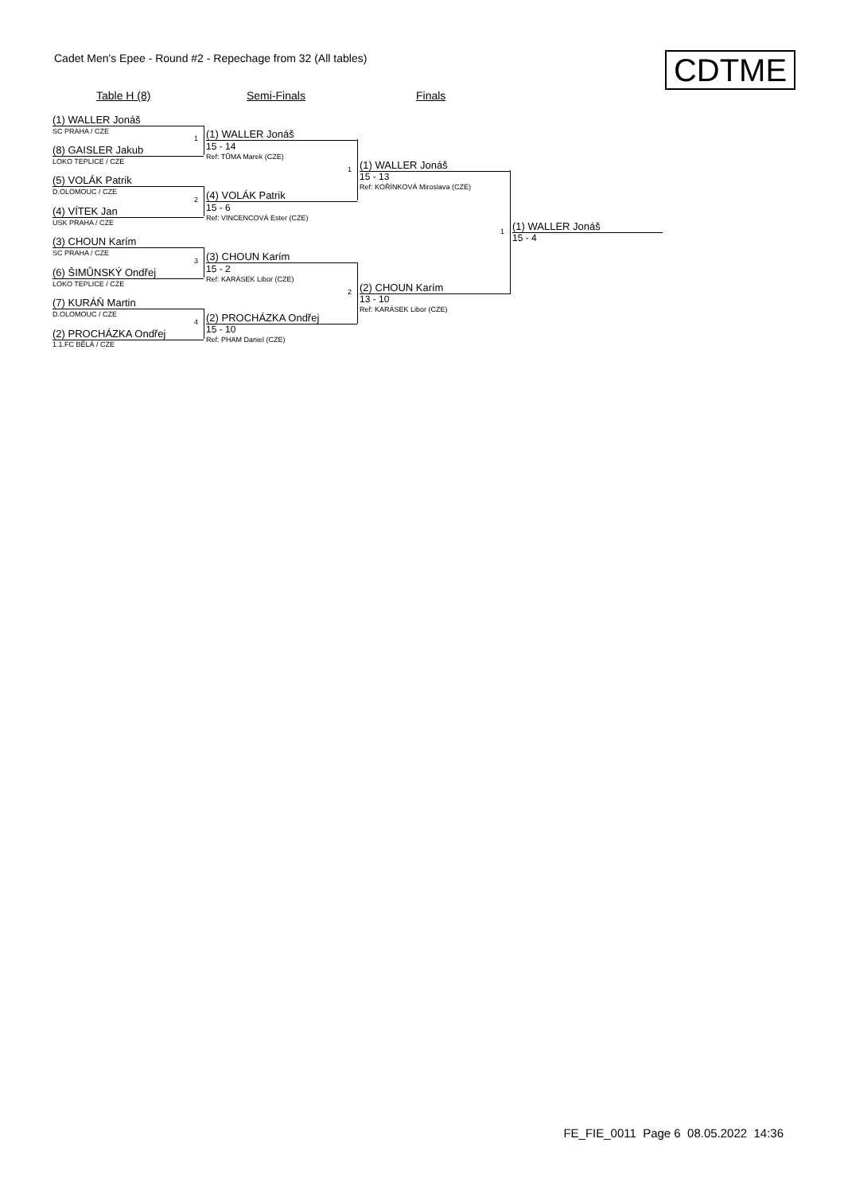Cadet Men's Epee - Round #2 - Repechage from 32 (All tables)
CDTME
Table H (8) Semi-Finals Finals
(1) WALLER Jonáš
SC PRAHA / CZE
(8) GAISLER Jakub
LOKO TEPLICE / CZE
(5) VOLÁK Patrik
D.OLOMOUC / CZE
(4) VÍTEK Jan
USK PRAHA / CZE
(3) CHOUN Karím
SC PRAHA / CZE
(6) ŠIMŮNSKÝ Ondřej
LOKO TEPLICE / CZE
(7) KURÁŇ Martin
D.OLOMOUC / CZE
(2) PROCHÁZKA Ondřej
1.1.FC BĚLÁ / CZE
1
2
3
4
(1) WALLER Jonáš
15 - 14
Ref: TŮMA Marek (CZE)
(4) VOLÁK Patrik
15 - 6
Ref: VINCENCOVÁ Ester (CZE)
(3) CHOUN Karím
15 - 2
Ref: KARÁSEK Libor (CZE)
(2) PROCHÁZKA Ondřej
15 - 10
Ref: PHAM Daniel (CZE)
1
2
(1) WALLER Jonáš
15 - 13
Ref: KOŘÍNKOVÁ Miroslava (CZE)
(2) CHOUN Karím
13 - 10
Ref: KARÁSEK Libor (CZE)
1 (1) WALLER Jonáš
15 - 4
FE_FIE_0011 Page 6 08.05.2022 14:36